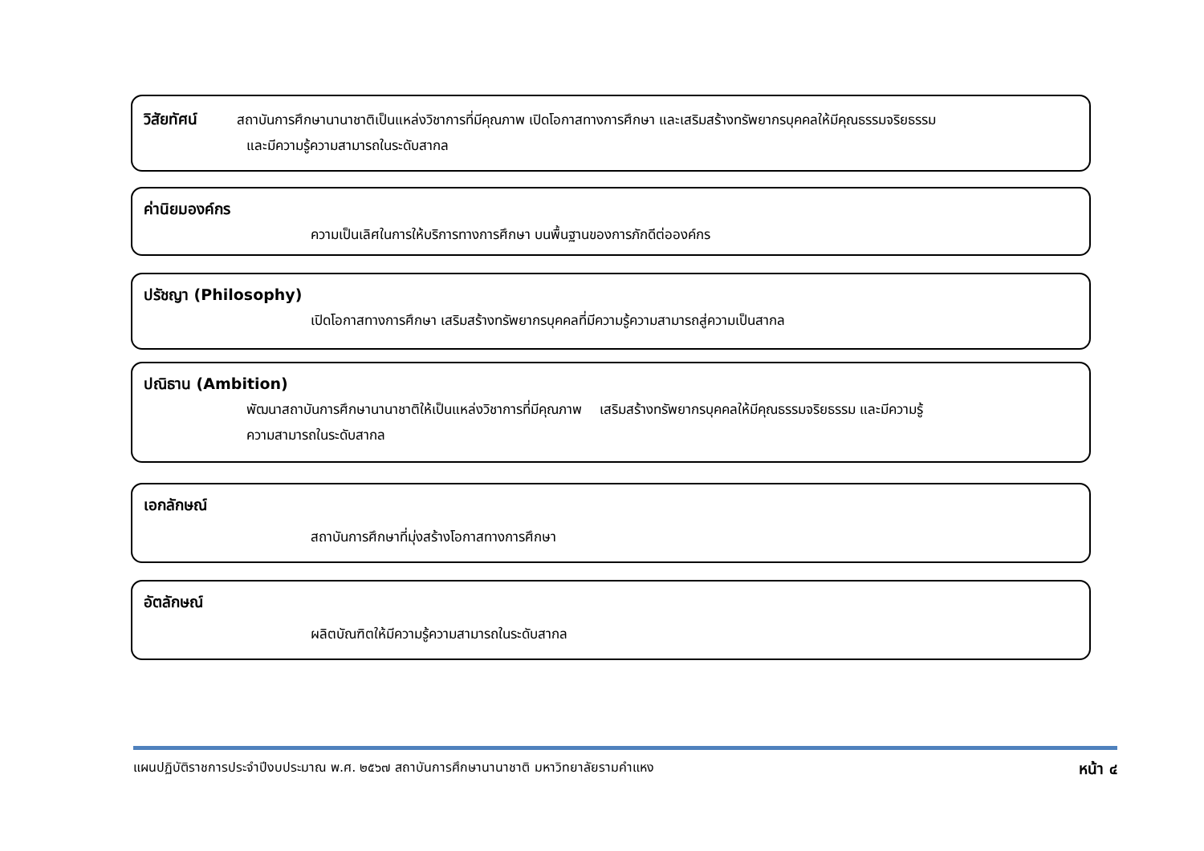วิสัยทัศน์ สถาบันการศึกษานานาชาติเป็นแหล่งวิชาการที่มีคุณภาพ เปิดโอกาสทางการศึกษา และเสริมสร้างทรัพยากรบุคคลให้มีคุณธรรมจริยธรรม
และมีความรู้ความสามารถในระดับสากล
ค่านิยมองค์กร
ความเป็นเลิศในการให้บริการทางการศึกษา บนพื้นฐานของการภักดีต่อองค์กร
ปรัชญา (Philosophy)
เปิดโอกาสทางการศึกษา เสริมสร้างทรัพยากรบุคคลที่มีความรู้ความสามารถสู่ความเป็นสากล
ปณิธาน (Ambition)
พัฒนาสถาบันการศึกษานานาชาติให้เป็นแหล่งวิชาการที่มีคุณภาพ เสริมสร้างทรัพยากรบุคคลให้มีคุณธรรมจริยธรรม และมีความรู้
ความสามารถในระดับสากล
เอกลักษณ์
สถาบันการศึกษาที่มุ่งสร้างโอกาสทางการศึกษา
อัตลักษณ์
ผลิตบัณฑิตให้มีความรู้ความสามารถในระดับสากล
แผนปฏิบัติราชการประจำปีงบประมาณ พ.ศ. ๒๕๖๗ สถาบันการศึกษานานาชาติ มหาวิทยาลัยรามคำแหง หน้า ๔